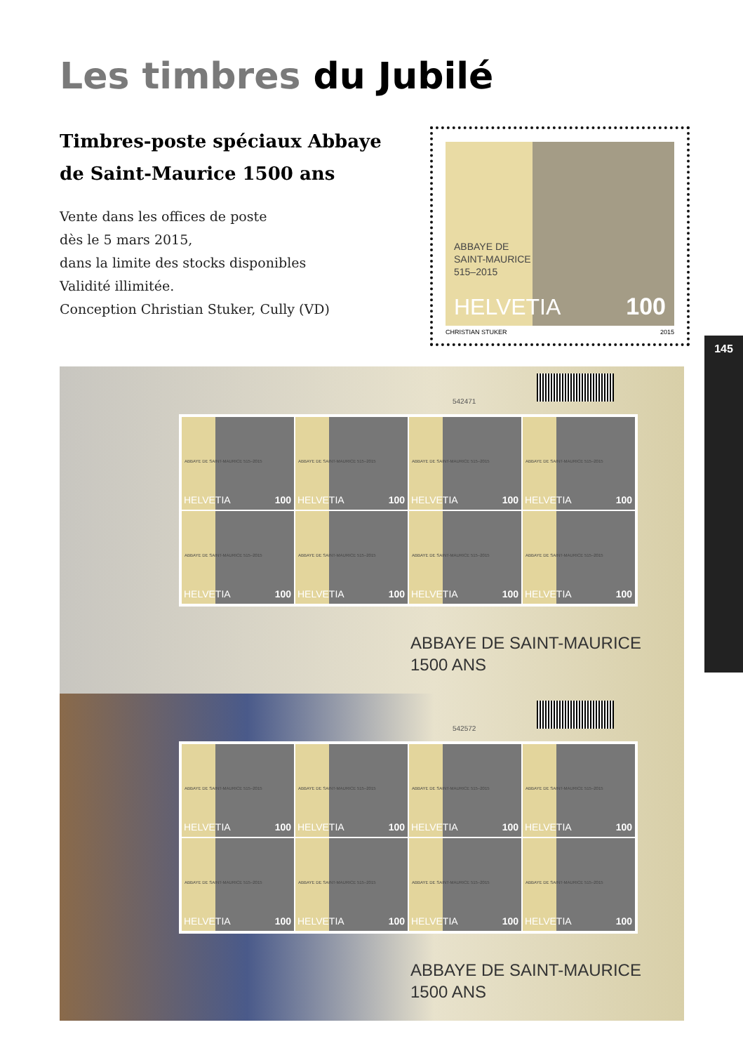Les timbres du Jubilé
Timbres-poste spéciaux Abbaye
de Saint-Maurice 1500 ans
Vente dans les offices de poste
dès le 5 mars 2015,
dans la limite des stocks disponibles
Validité illimitée.
Conception Christian Stuker, Cully (VD)
ABBAYE DE
SAINT-MAURICE
515–2015
HELVETIA 100
CHRISTIAN STUKER 2015
145
542471
ABBAYE DE SAINT-MAURICE 515–2015
HELVETIA 100
ABBAYE DE SAINT-MAURICE 515–2015
HELVETIA 100
ABBAYE DE SAINT-MAURICE 515–2015
HELVETIA 100
ABBAYE DE SAINT-MAURICE 515–2015
HELVETIA 100
ABBAYE DE SAINT-MAURICE 515–2015
HELVETIA 100
ABBAYE DE SAINT-MAURICE 515–2015
HELVETIA 100
ABBAYE DE SAINT-MAURICE 515–2015
HELVETIA 100
ABBAYE DE SAINT-MAURICE 515–2015
HELVETIA 100
ABBAYE DE SAINT-MAURICE
1500 ANS
542572
ABBAYE DE SAINT-MAURICE 515–2015
HELVETIA 100
ABBAYE DE SAINT-MAURICE 515–2015
HELVETIA 100
ABBAYE DE SAINT-MAURICE 515–2015
HELVETIA 100
ABBAYE DE SAINT-MAURICE 515–2015
HELVETIA 100
ABBAYE DE SAINT-MAURICE 515–2015
HELVETIA 100
ABBAYE DE SAINT-MAURICE 515–2015
HELVETIA 100
ABBAYE DE SAINT-MAURICE 515–2015
HELVETIA 100
ABBAYE DE SAINT-MAURICE 515–2015
HELVETIA 100
ABBAYE DE SAINT-MAURICE
1500 ANS